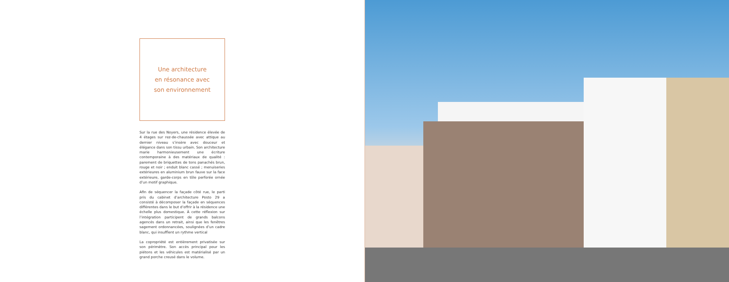Une architecture
en résonance avec
son environnement
Sur la rue des Noyers, une résidence élevée de 4 étages sur rez-de-chaussée avec attique au dernier niveau s’insère avec douceur et élégance dans son tissu urbain. Son architecture marie harmonieusement une écriture contemporaine à des matériaux de qualité : parement de briquettes de tons panachés brun, rouge et noir ; enduit blanc cassé ; menuiseries extérieures en aluminium brun fauve sur la face extérieure, garde-corps en tôle perforée ornée d’un motif graphique.
Afin de séquencer la façade côté rue, le parti pris du cabinet d’architecture Posto 29 a consisté à décomposer la façade en séquences différentes dans le but d’offrir à la résidence une échelle plus domestique. À cette réflexion sur l’intégration participent de grands balcons agencés dans un retrait, ainsi que les fenêtres sagement ordonnancées, soulignées d’un cadre blanc, qui insufflent un rythme vertical
La copropriété est entièrement privatisée sur son périmètre. Son accès principal pour les piétons et les véhicules est matérialisé par un grand porche creusé dans le volume.